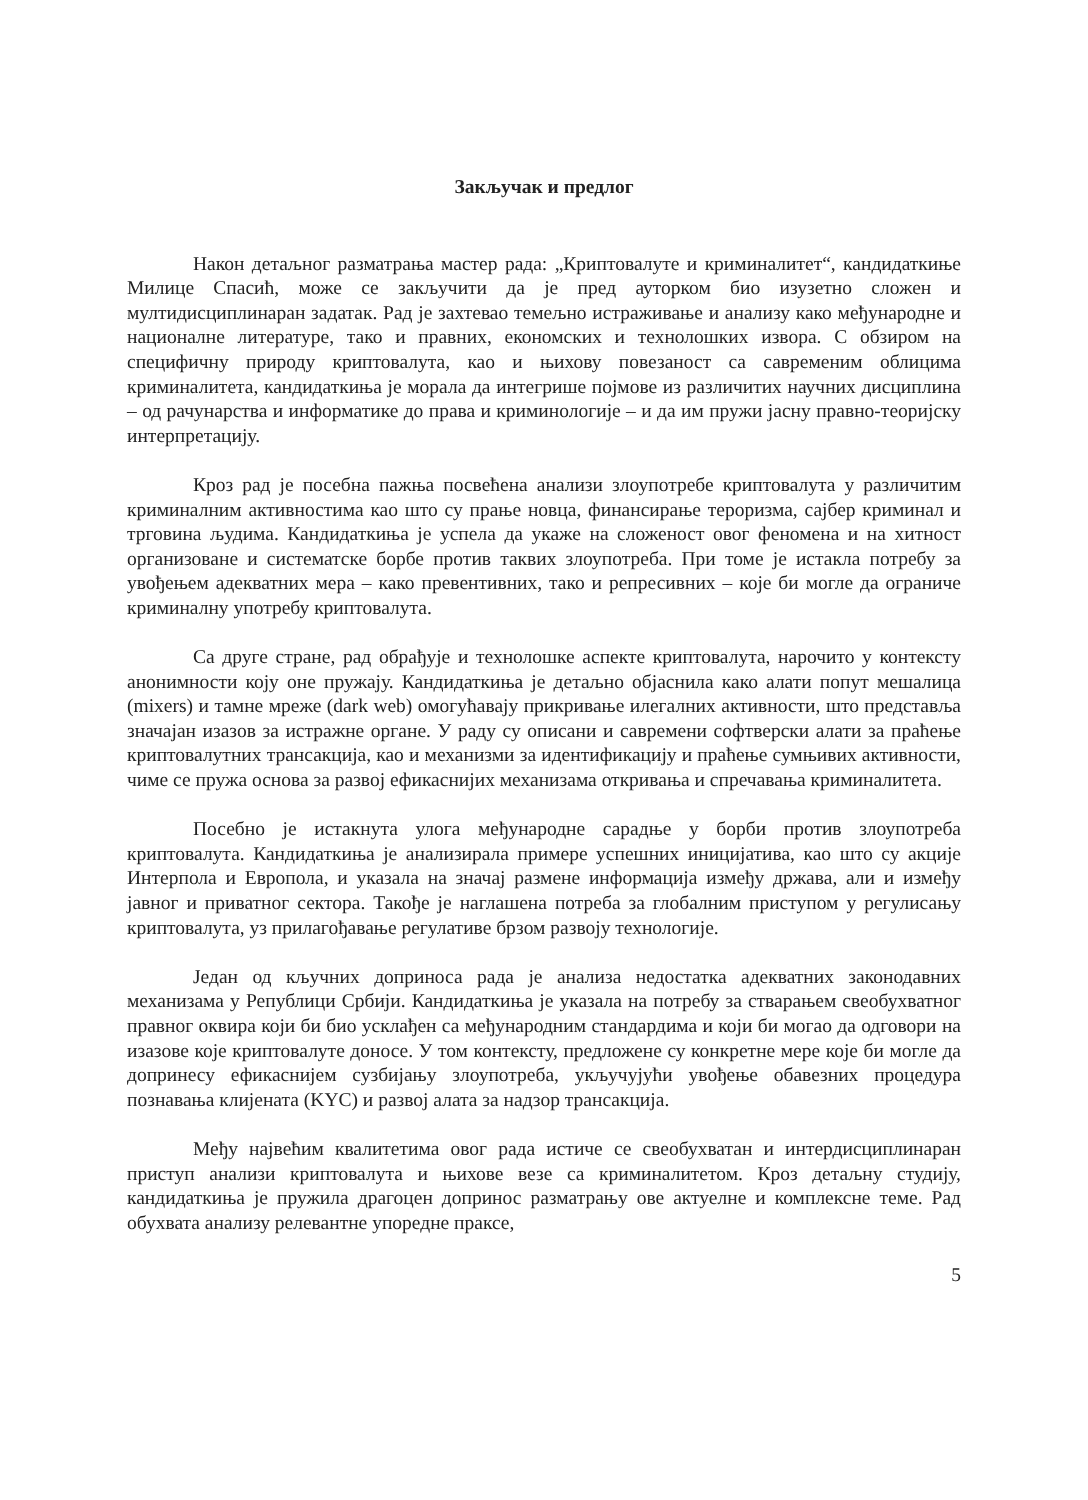Закључак и предлог
Након детаљног разматрања мастер рада: „Криптовалуте и криминалитет“, кандидаткиње Милице Спасић, може се закључити да је пред ауторком био изузетно сложен и мултидисциплинаран задатак. Рад је захтевао темељно истраживање и анализу како међународне и националне литературе, тако и правних, економских и технолошких извора. С обзиром на специфичну природу криптовалута, као и њихову повезаност са савременим облицима криминалитета, кандидаткиња је морала да интегрише појмове из различитих научних дисциплина – од рачунарства и информатике до права и криминологије – и да им пружи јасну правно-теоријску интерпретацију.
Кроз рад је посебна пажња посвећена анализи злоупотребе криптовалута у различитим криминалним активностима као што су прање новца, финансирање тероризма, сајбер криминал и трговина људима. Кандидаткиња је успела да укаже на сложеност овог феномена и на хитност организоване и систематске борбе против таквих злоупотреба. При томе је истакла потребу за увођењем адекватних мера – како превентивних, тако и репресивних – које би могле да ограниче криминалну употребу криптовалута.
Са друге стране, рад обрађује и технолошке аспекте криптовалута, нарочито у контексту анонимности коју оне пружају. Кандидаткиња је детаљно објаснила како алати попут мешалица (mixers) и тамне мреже (dark web) омогућавају прикривање илегалних активности, што представља значајан изазов за истражне органе. У раду су описани и савремени софтверски алати за праћење криптовалутних трансакција, као и механизми за идентификацију и праћење сумњивих активности, чиме се пружа основа за развој ефикаснијих механизама откривања и спречавања криминалитета.
Посебно је истакнута улога међународне сарадње у борби против злоупотреба криптовалута. Кандидаткиња је анализирала примере успешних иницијатива, као што су акције Интерпола и Европола, и указала на значај размене информација између држава, али и између јавног и приватног сектора. Такође је наглашена потреба за глобалним приступом у регулисању криптовалута, уз прилагођавање регулативе брзом развоју технологије.
Један од кључних доприноса рада је анализа недостатка адекватних законодавних механизама у Републици Србији. Кандидаткиња је указала на потребу за стварањем свеобухватног правног оквира који би био усклађен са међународним стандардима и који би могао да одговори на изазове које криптовалуте доносе. У том контексту, предложене су конкретне мере које би могле да допринесу ефикаснијем сузбијању злоупотреба, укључујући увођење обавезних процедура познавања клијената (KYC) и развој алата за надзор трансакција.
Међу највећим квалитетима овог рада истиче се свеобухватан и интердисциплинаран приступ анализи криптовалута и њихове везе са криминалитетом. Кроз детаљну студију, кандидаткиња је пружила драгоцен допринос разматрању ове актуелне и комплексне теме. Рад обухвата анализу релевантне упоредне праксе,
5